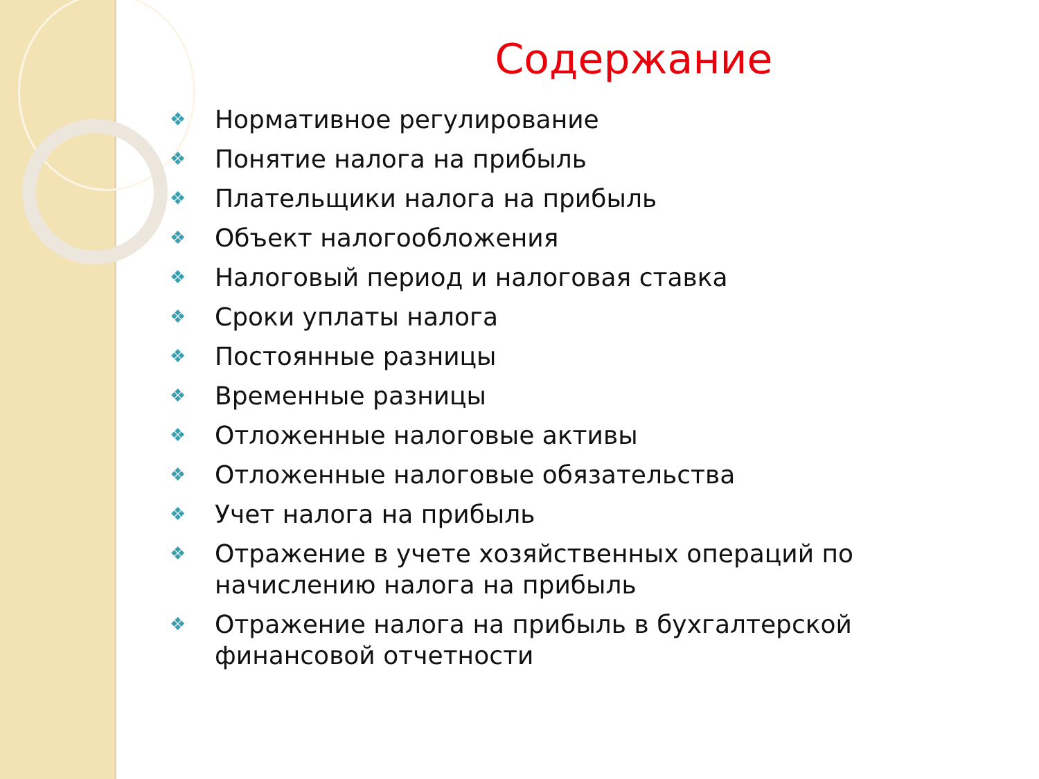Содержание
❖ Нормативное регулирование
❖ Понятие налога на прибыль
❖ Плательщики налога на прибыль
❖ Объект налогообложения
❖ Налоговый период и налоговая ставка
❖ Сроки уплаты налога
❖ Постоянные разницы
❖ Временные разницы
❖ Отложенные налоговые активы
❖ Отложенные налоговые обязательства
❖ Учет налога на прибыль
❖ Отражение в учете хозяйственных операций по начислению налога на прибыль
❖ Отражение налога на прибыль в бухгалтерской финансовой отчетности